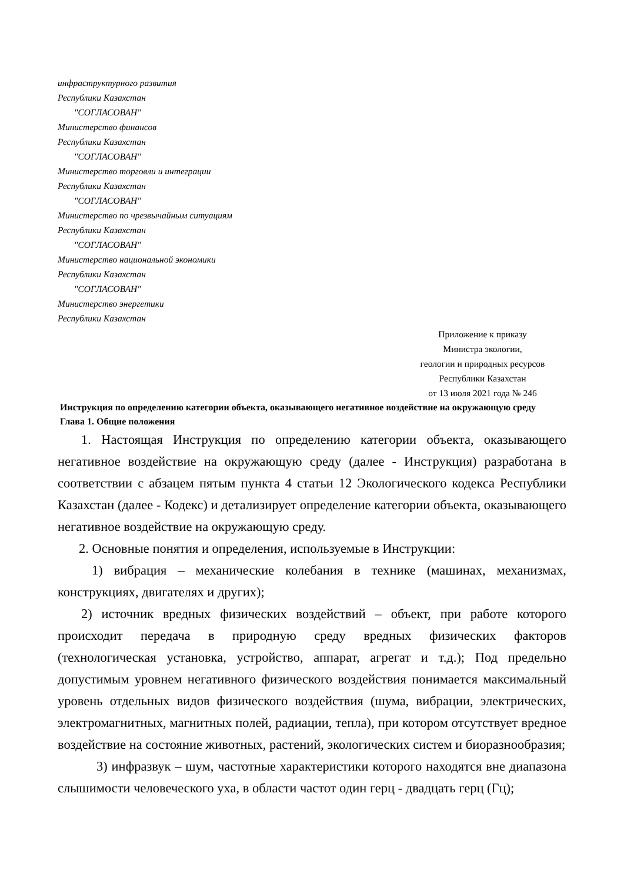инфраструктурного развития
Республики Казахстан
"СОГЛАСОВАН"
Министерство финансов
Республики Казахстан
"СОГЛАСОВАН"
Министерство торговли и интеграции
Республики Казахстан
"СОГЛАСОВАН"
Министерство по чрезвычайным ситуациям
Республики Казахстан
"СОГЛАСОВАН"
Министерство национальной экономики
Республики Казахстан
"СОГЛАСОВАН"
Министерство энергетики
Республики Казахстан
Приложение к приказу
Министра экологии,
геологии и природных ресурсов
Республики Казахстан
от 13 июля 2021 года № 246
Инструкция по определению категории объекта, оказывающего негативное воздействие на окружающую среду
Глава 1. Общие положения
1. Настоящая Инструкция по определению категории объекта, оказывающего негативное воздействие на окружающую среду (далее - Инструкция) разработана в соответствии с абзацем пятым пункта 4 статьи 12 Экологического кодекса Республики Казахстан (далее - Кодекс) и детализирует определение категории объекта, оказывающего негативное воздействие на окружающую среду.
2. Основные понятия и определения, используемые в Инструкции:
1) вибрация – механические колебания в технике (машинах, механизмах, конструкциях, двигателях и других);
2) источник вредных физических воздействий – объект, при работе которого происходит передача в природную среду вредных физических факторов (технологическая установка, устройство, аппарат, агрегат и т.д.); Под предельно допустимым уровнем негативного физического воздействия понимается максимальный уровень отдельных видов физического воздействия (шума, вибрации, электрических, электромагнитных, магнитных полей, радиации, тепла), при котором отсутствует вредное воздействие на состояние животных, растений, экологических систем и биоразнообразия;
3) инфразвук – шум, частотные характеристики которого находятся вне диапазона слышимости человеческого уха, в области частот один герц - двадцать герц (Гц);